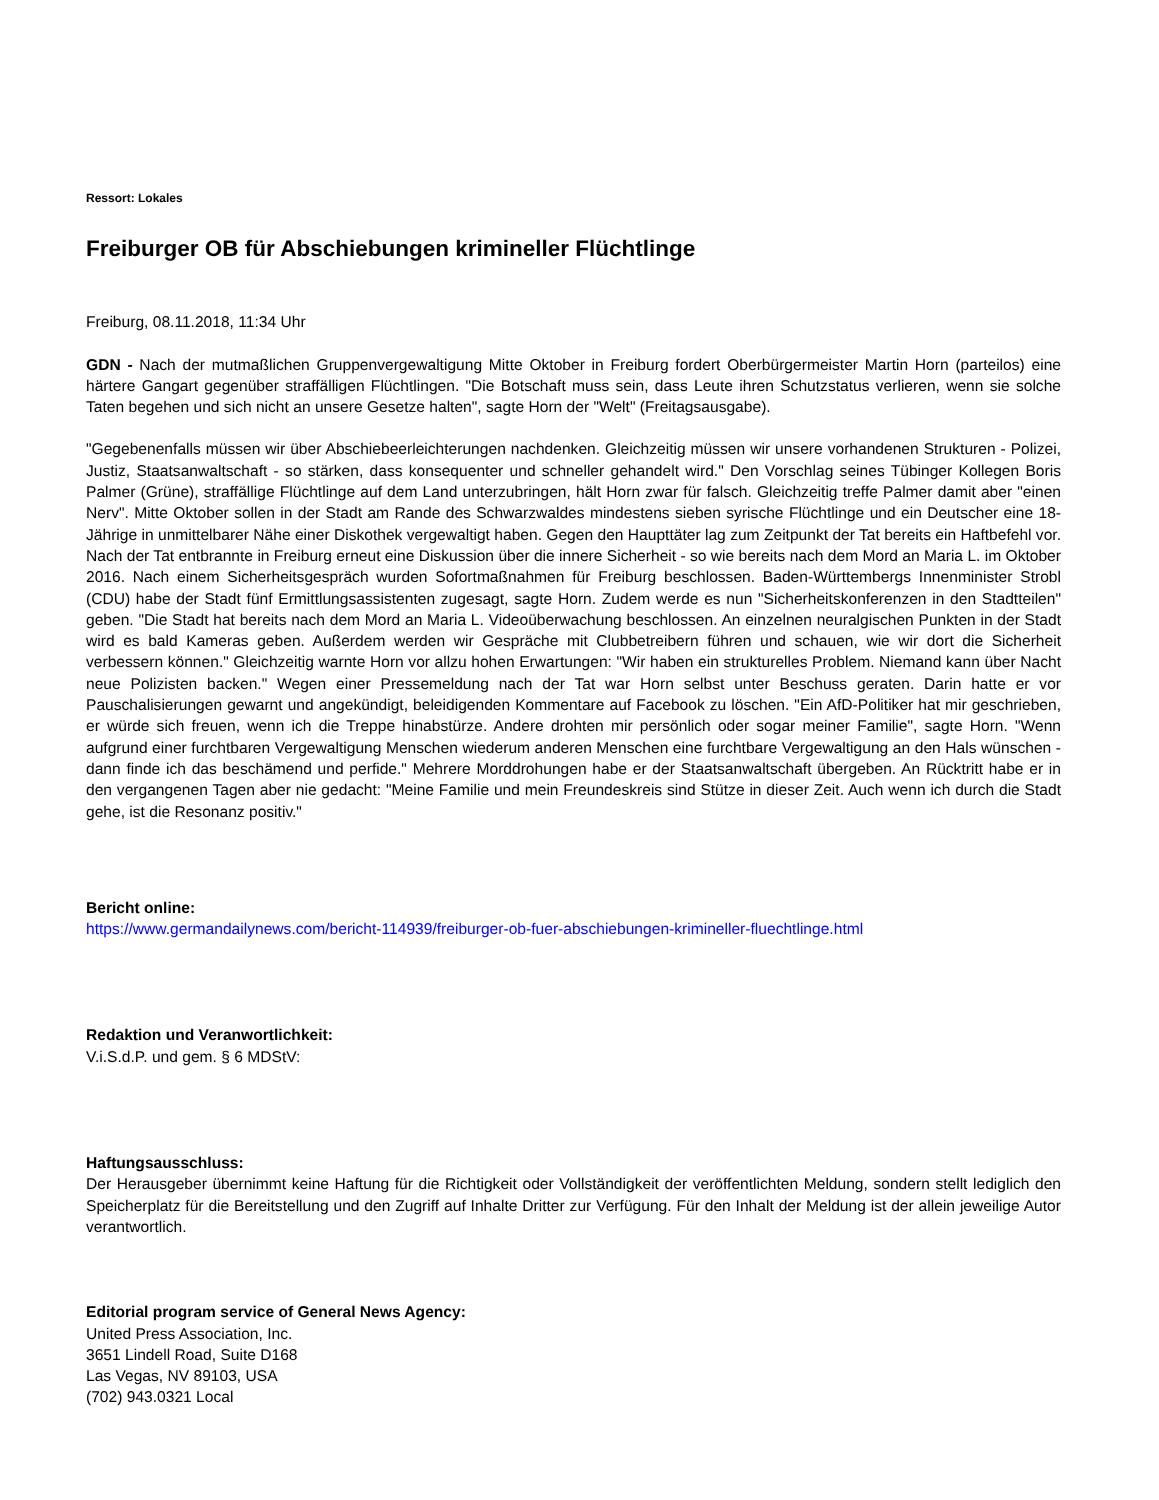Ressort: Lokales
Freiburger OB für Abschiebungen krimineller Flüchtlinge
Freiburg, 08.11.2018, 11:34 Uhr
GDN - Nach der mutmaßlichen Gruppenvergewaltigung Mitte Oktober in Freiburg fordert Oberbürgermeister Martin Horn (parteilos) eine härtere Gangart gegenüber straffälligen Flüchtlingen. "Die Botschaft muss sein, dass Leute ihren Schutzstatus verlieren, wenn sie solche Taten begehen und sich nicht an unsere Gesetze halten", sagte Horn der "Welt" (Freitagsausgabe).
"Gegebenenfalls müssen wir über Abschiebeerleichterungen nachdenken. Gleichzeitig müssen wir unsere vorhandenen Strukturen - Polizei, Justiz, Staatsanwaltschaft - so stärken, dass konsequenter und schneller gehandelt wird." Den Vorschlag seines Tübinger Kollegen Boris Palmer (Grüne), straffällige Flüchtlinge auf dem Land unterzubringen, hält Horn zwar für falsch. Gleichzeitig treffe Palmer damit aber "einen Nerv". Mitte Oktober sollen in der Stadt am Rande des Schwarzwaldes mindestens sieben syrische Flüchtlinge und ein Deutscher eine 18-Jährige in unmittelbarer Nähe einer Diskothek vergewaltigt haben. Gegen den Haupttäter lag zum Zeitpunkt der Tat bereits ein Haftbefehl vor. Nach der Tat entbrannte in Freiburg erneut eine Diskussion über die innere Sicherheit - so wie bereits nach dem Mord an Maria L. im Oktober 2016. Nach einem Sicherheitsgespräch wurden Sofortmaßnahmen für Freiburg beschlossen. Baden-Württembergs Innenminister Strobl (CDU) habe der Stadt fünf Ermittlungsassistenten zugesagt, sagte Horn. Zudem werde es nun "Sicherheitskonferenzen in den Stadtteilen" geben. "Die Stadt hat bereits nach dem Mord an Maria L. Videoüberwachung beschlossen. An einzelnen neuralgischen Punkten in der Stadt wird es bald Kameras geben. Außerdem werden wir Gespräche mit Clubbetreibern führen und schauen, wie wir dort die Sicherheit verbessern können." Gleichzeitig warnte Horn vor allzu hohen Erwartungen: "Wir haben ein strukturelles Problem. Niemand kann über Nacht neue Polizisten backen." Wegen einer Pressemeldung nach der Tat war Horn selbst unter Beschuss geraten. Darin hatte er vor Pauschalisierungen gewarnt und angekündigt, beleidigenden Kommentare auf Facebook zu löschen. "Ein AfD-Politiker hat mir geschrieben, er würde sich freuen, wenn ich die Treppe hinabstürze. Andere drohten mir persönlich oder sogar meiner Familie", sagte Horn. "Wenn aufgrund einer furchtbaren Vergewaltigung Menschen wiederum anderen Menschen eine furchtbare Vergewaltigung an den Hals wünschen - dann finde ich das beschämend und perfide." Mehrere Morddrohungen habe er der Staatsanwaltschaft übergeben. An Rücktritt habe er in den vergangenen Tagen aber nie gedacht: "Meine Familie und mein Freundeskreis sind Stütze in dieser Zeit. Auch wenn ich durch die Stadt gehe, ist die Resonanz positiv."
Bericht online:
https://www.germandailynews.com/bericht-114939/freiburger-ob-fuer-abschiebungen-krimineller-fluechtlinge.html
Redaktion und Veranwortlichkeit:
V.i.S.d.P. und gem. § 6 MDStV:
Haftungsausschluss:
Der Herausgeber übernimmt keine Haftung für die Richtigkeit oder Vollständigkeit der veröffentlichten Meldung, sondern stellt lediglich den Speicherplatz für die Bereitstellung und den Zugriff auf Inhalte Dritter zur Verfügung. Für den Inhalt der Meldung ist der allein jeweilige Autor verantwortlich.
Editorial program service of General News Agency:
United Press Association, Inc.
3651 Lindell Road, Suite D168
Las Vegas, NV 89103, USA
(702) 943.0321 Local